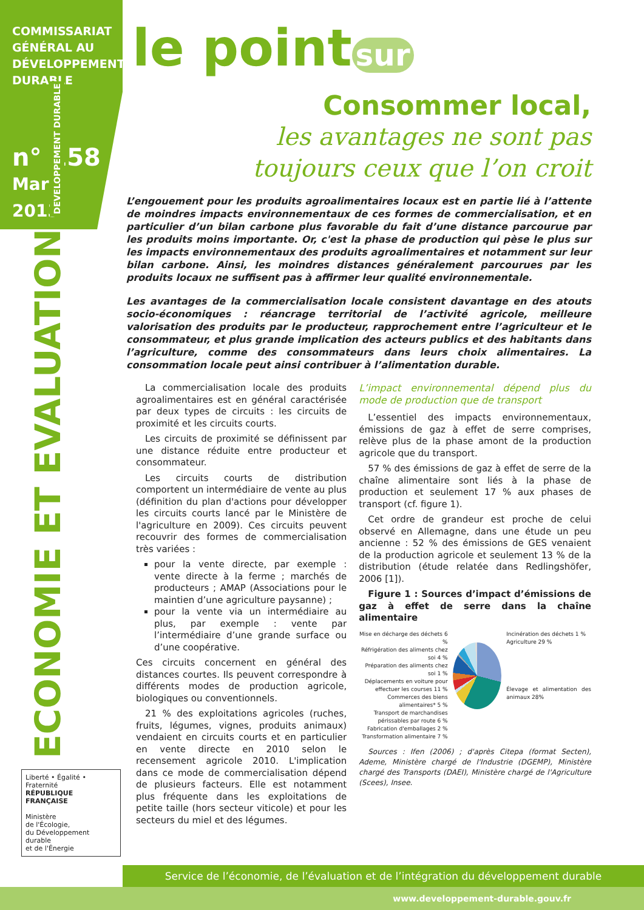COMMISSARIAT
GÉNÉRAL AU
DÉVELOPPEMENT
DURABLE
n° 158
Mars
2013
ECONOMIE ET EVALUATION DEVELOPPEMENT DURABLE
Liberté • Égalité • Fraternité
RÉPUBLIQUE FRANÇAISE
Ministère
de l'Écologie,
du Développement
durable
et de l'Énergie
le point sur
Consommer local,
les avantages ne sont pas
toujours ceux que l’on croit
L’engouement pour les produits agroalimentaires locaux est en partie lié à l’attente de moindres impacts environnementaux de ces formes de commercialisation, et en particulier d’un bilan carbone plus favorable du fait d’une distance parcourue par les produits moins importante. Or, c'est la phase de production qui pèse le plus sur les impacts environnementaux des produits agroalimentaires et notamment sur leur bilan carbone. Ainsi, les moindres distances généralement parcourues par les produits locaux ne suffisent pas à affirmer leur qualité environnementale.
Les avantages de la commercialisation locale consistent davantage en des atouts socio-économiques : réancrage territorial de l’activité agricole, meilleure valorisation des produits par le producteur, rapprochement entre l’agriculteur et le consommateur, et plus grande implication des acteurs publics et des habitants dans l’agriculture, comme des consommateurs dans leurs choix alimentaires. La consommation locale peut ainsi contribuer à l’alimentation durable.
La commercialisation locale des produits agroalimentaires est en général caractérisée par deux types de circuits : les circuits de proximité et les circuits courts.
Les circuits de proximité se définissent par une distance réduite entre producteur et consommateur.
Les circuits courts de distribution comportent un intermédiaire de vente au plus (définition du plan d'actions pour développer les circuits courts lancé par le Ministère de l'agriculture en 2009). Ces circuits peuvent recouvrir des formes de commercialisation très variées :
pour la vente directe, par exemple : vente directe à la ferme ; marchés de producteurs ; AMAP (Associations pour le maintien d’une agriculture paysanne) ;
pour la vente via un intermédiaire au plus, par exemple : vente par l’intermédiaire d’une grande surface ou d’une coopérative.
Ces circuits concernent en général des distances courtes. Ils peuvent correspondre à différents modes de production agricole, biologiques ou conventionnels.
21 % des exploitations agricoles (ruches, fruits, légumes, vignes, produits animaux) vendaient en circuits courts et en particulier en vente directe en 2010 selon le recensement agricole 2010. L'implication dans ce mode de commercialisation dépend de plusieurs facteurs. Elle est notamment plus fréquente dans les exploitations de petite taille (hors secteur viticole) et pour les secteurs du miel et des légumes.
L’impact environnemental dépend plus du mode de production que de transport
L’essentiel des impacts environnementaux, émissions de gaz à effet de serre comprises, relève plus de la phase amont de la production agricole que du transport.
57 % des émissions de gaz à effet de serre de la chaîne alimentaire sont liés à la phase de production et seulement 17 % aux phases de transport (cf. figure 1).
Cet ordre de grandeur est proche de celui observé en Allemagne, dans une étude un peu ancienne : 52 % des émissions de GES venaient de la production agricole et seulement 13 % de la distribution (étude relatée dans Redlingshöfer, 2006 [1]).
Figure 1 : Sources d’impact d’émissions de gaz à effet de serre dans la chaîne alimentaire
Mise en décharge des déchets 6 %
Réfrigération des aliments chez soi 4 %
Préparation des aliments chez soi 1 %
Déplacements en voiture pour effectuer les courses 11 %
Commerces des biens alimentaires* 5 %
Transport de marchandises périssables par route 6 %
Fabrication d'emballages 2 %
Transformation alimentaire 7 %
Incinération des déchets 1 %
Agriculture 29 %
Élevage et alimentation des animaux 28%
Sources : Ifen (2006) ; d'après Citepa (format Secten), Ademe, Ministère chargé de l'Industrie (DGEMP), Ministère chargé des Transports (DAEI), Ministère chargé de l'Agriculture (Scees), Insee.
Service de l’économie, de l’évaluation et de l’intégration du développement durable
www.developpement-durable.gouv.fr